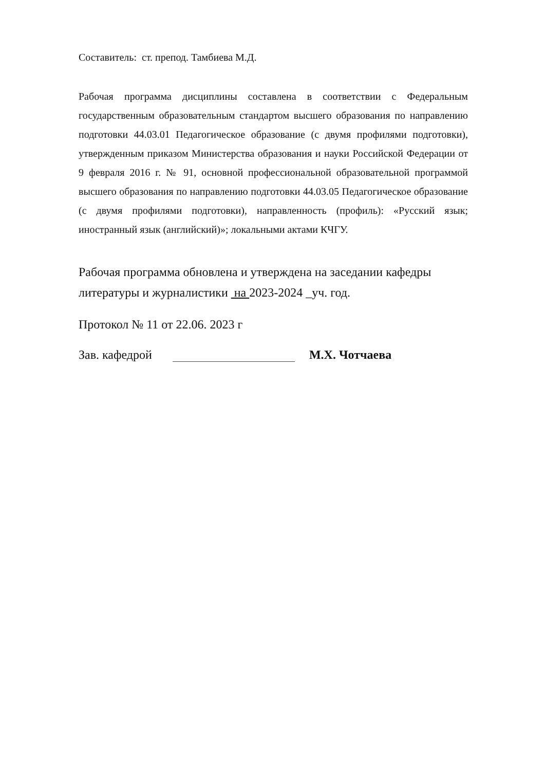Составитель: ст. препод. Тамбиева М.Д.
Рабочая программа дисциплины составлена в соответствии с Федеральным государственным образовательным стандартом высшего образования по направлению подготовки 44.03.01 Педагогическое образование (с двумя профилями подготовки), утвержденным приказом Министерства образования и науки Российской Федерации от 9 февраля 2016 г. № 91, основной профессиональной образовательной программой высшего образования по направлению подготовки 44.03.05 Педагогическое образование (с двумя профилями подготовки), направленность (профиль): «Русский язык; иностранный язык (английский)»; локальными актами КЧГУ.
Рабочая программа обновлена и утверждена на заседании кафедры
литературы и журналистики на 2023-2024 _уч. год.
Протокол № 11 от 22.06. 2023 г
Зав. кафедрой М.Х. Чотчаева